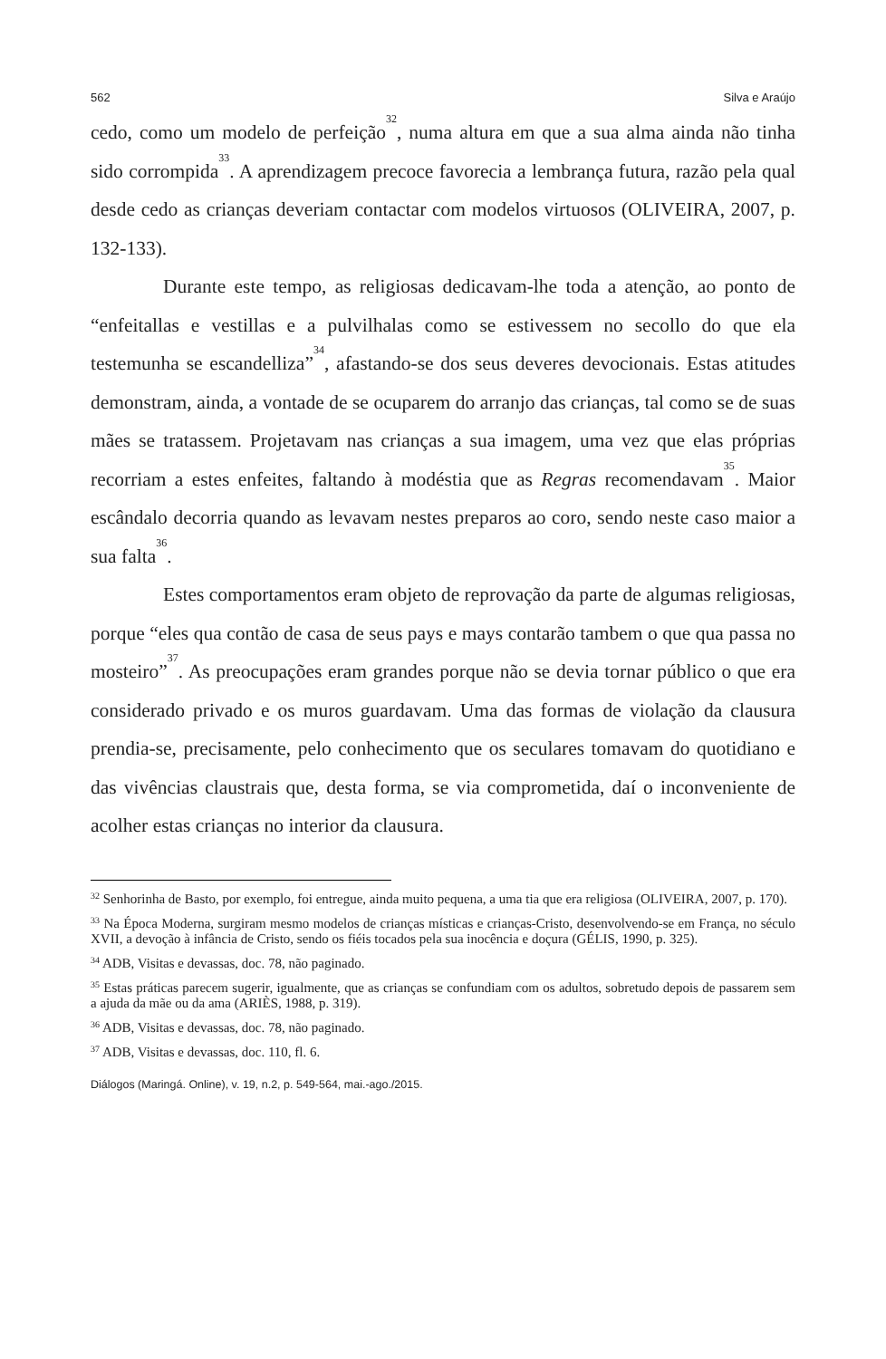562 Silva e Araújo
cedo, como um modelo de perfeição<sup>32</sup>, numa altura em que a sua alma ainda não tinha sido corrompida<sup>33</sup>. A aprendizagem precoce favorecia a lembrança futura, razão pela qual desde cedo as crianças deveriam contactar com modelos virtuosos (OLIVEIRA, 2007, p. 132-133).
Durante este tempo, as religiosas dedicavam-lhe toda a atenção, ao ponto de “enfeitallas e vestillas e a pulvilhalas como se estivessem no secollo do que ela testemunha se escandelliza”<sup>34</sup>, afastando-se dos seus deveres devocionais. Estas atitudes demonstram, ainda, a vontade de se ocuparem do arranjo das crianças, tal como se de suas mães se tratassem. Projetavam nas crianças a sua imagem, uma vez que elas próprias recorriam a estes enfeites, faltando à modéstia que as Regras recomendavam<sup>35</sup>. Maior escândalo decorria quando as levavam nestes preparos ao coro, sendo neste caso maior a sua falta<sup>36</sup>.
Estes comportamentos eram objeto de reprovação da parte de algumas religiosas, porque “eles qua contão de casa de seus pays e mays contarão tambem o que qua passa no mosteiro”<sup>37</sup>. As preocupações eram grandes porque não se devia tornar público o que era considerado privado e os muros guardavam. Uma das formas de violação da clausura prendia-se, precisamente, pelo conhecimento que os seculares tomavam do quotidiano e das vivências claustrais que, desta forma, se via comprometida, daí o inconveniente de acolher estas crianças no interior da clausura.
<sup>32</sup> Senhorinha de Basto, por exemplo, foi entregue, ainda muito pequena, a uma tia que era religiosa (OLIVEIRA, 2007, p. 170).
<sup>33</sup> Na Época Moderna, surgiram mesmo modelos de crianças místicas e crianças-Cristo, desenvolvendo-se em França, no século XVII, a devoção à infância de Cristo, sendo os fiéis tocados pela sua inocência e doçura (GÉLIS, 1990, p. 325).
<sup>34</sup> ADB, Visitas e devassas, doc. 78, não paginado.
<sup>35</sup> Estas práticas parecem sugerir, igualmente, que as crianças se confundiam com os adultos, sobretudo depois de passarem sem a ajuda da mãe ou da ama (ARIÈS, 1988, p. 319).
<sup>36</sup> ADB, Visitas e devassas, doc. 78, não paginado.
<sup>37</sup> ADB, Visitas e devassas, doc. 110, fl. 6.
Diálogos (Maringá. Online), v. 19, n.2, p. 549-564, mai.-ago./2015.